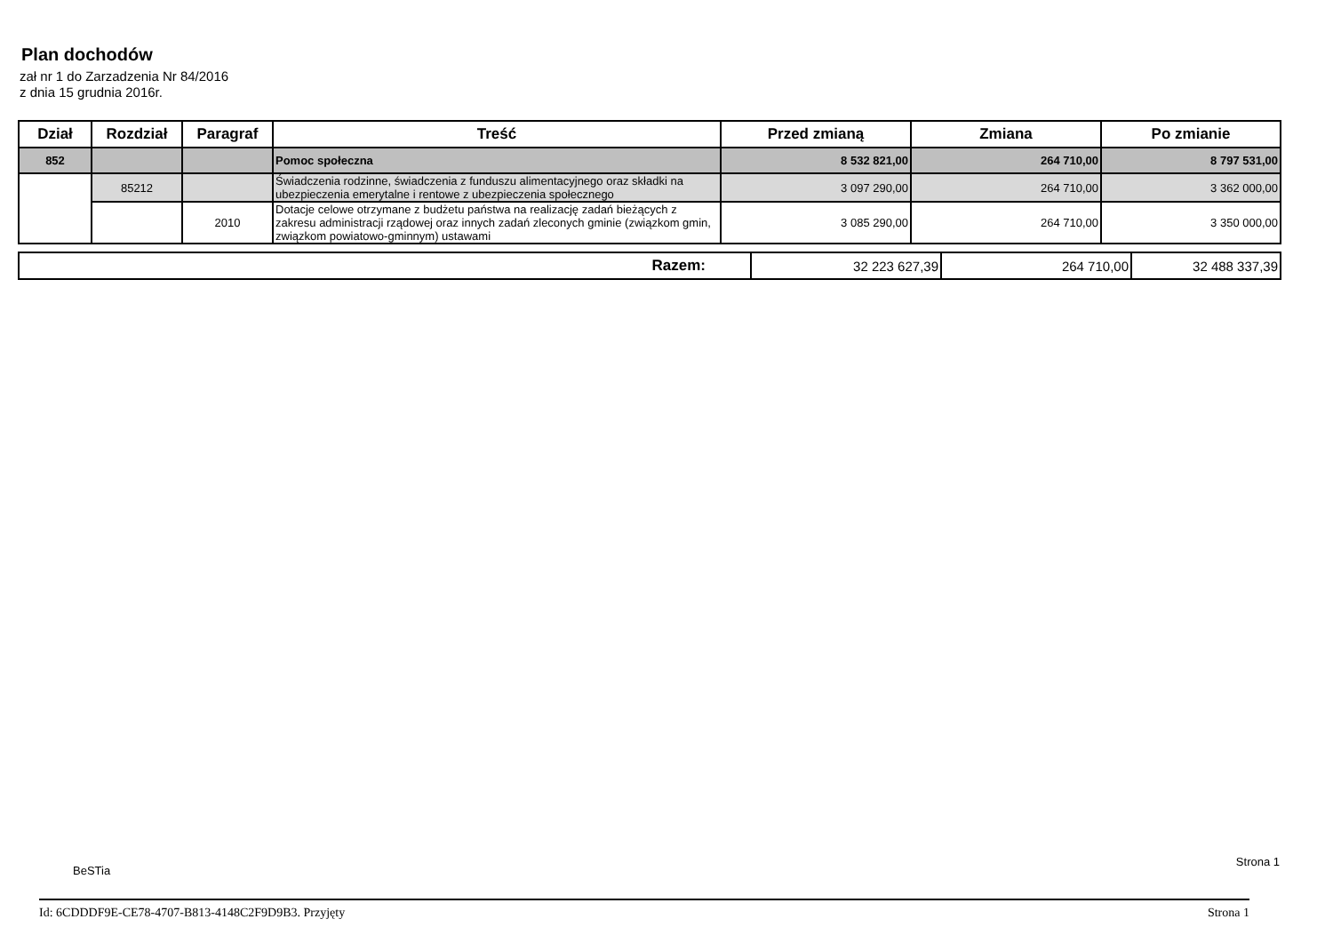Plan dochodów
zał nr 1 do Zarzadzenia Nr 84/2016
z dnia 15 grudnia 2016r.
| Dział | Rozdział | Paragraf | Treść | Przed zmianą | Zmiana | Po zmianie |
| --- | --- | --- | --- | --- | --- | --- |
| 852 | | | Pomoc społeczna | 8 532 821,00 | 264 710,00 | 8 797 531,00 |
| | 85212 | | Świadczenia rodzinne, świadczenia z funduszu alimentacyjnego oraz składki na ubezpieczenia emerytalne i rentowe z ubezpieczenia społecznego | 3 097 290,00 | 264 710,00 | 3 362 000,00 |
| | | 2010 | Dotacje celowe otrzymane z budżetu państwa na realizację zadań bieżących z zakresu administracji rządowej oraz innych zadań zleconych gminie (związkom gmin, związkom powiatowo-gminnym) ustawami | 3 085 290,00 | 264 710,00 | 3 350 000,00 |
| Razem: | 32 223 627,39 | 264 710,00 | 32 488 337,39 |
BeSTia
Strona 1
Id: 6CDDDF9E-CE78-4707-B813-4148C2F9D9B3. Przyjęty Strona 1